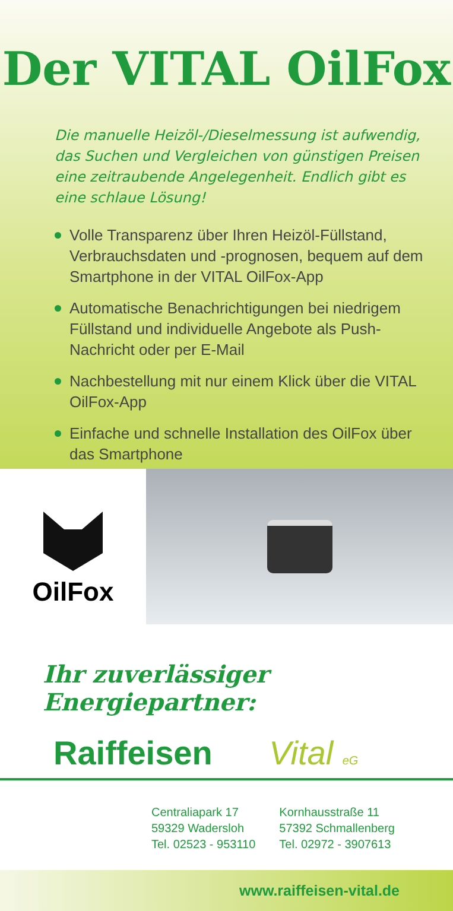Der VITAL OilFox
Die manuelle Heizöl-/Dieselmessung ist aufwendig, das Suchen und Vergleichen von günstigen Preisen eine zeitraubende Angelegenheit. Endlich gibt es eine schlaue Lösung!
Volle Transparenz über Ihren Heizöl-Füllstand, Verbrauchsdaten und -prognosen, bequem auf dem Smartphone in der VITAL OilFox-App
Automatische Benachrichtigungen bei niedrigem Füllstand und individuelle Angebote als Push-Nachricht oder per E-Mail
Nachbestellung mit nur einem Klick über die VITAL OilFox-App
Einfache und schnelle Installation des OilFox über das Smartphone
OilFox
Ihr zuverlässiger Energiepartner:
Raiffeisen Vital eG
Centraliapark 17
59329 Wadersloh
Tel. 02523 - 953110
Kornhausstraße 11
57392 Schmallenberg
Tel. 02972 - 3907613
www.raiffeisen-vital.de